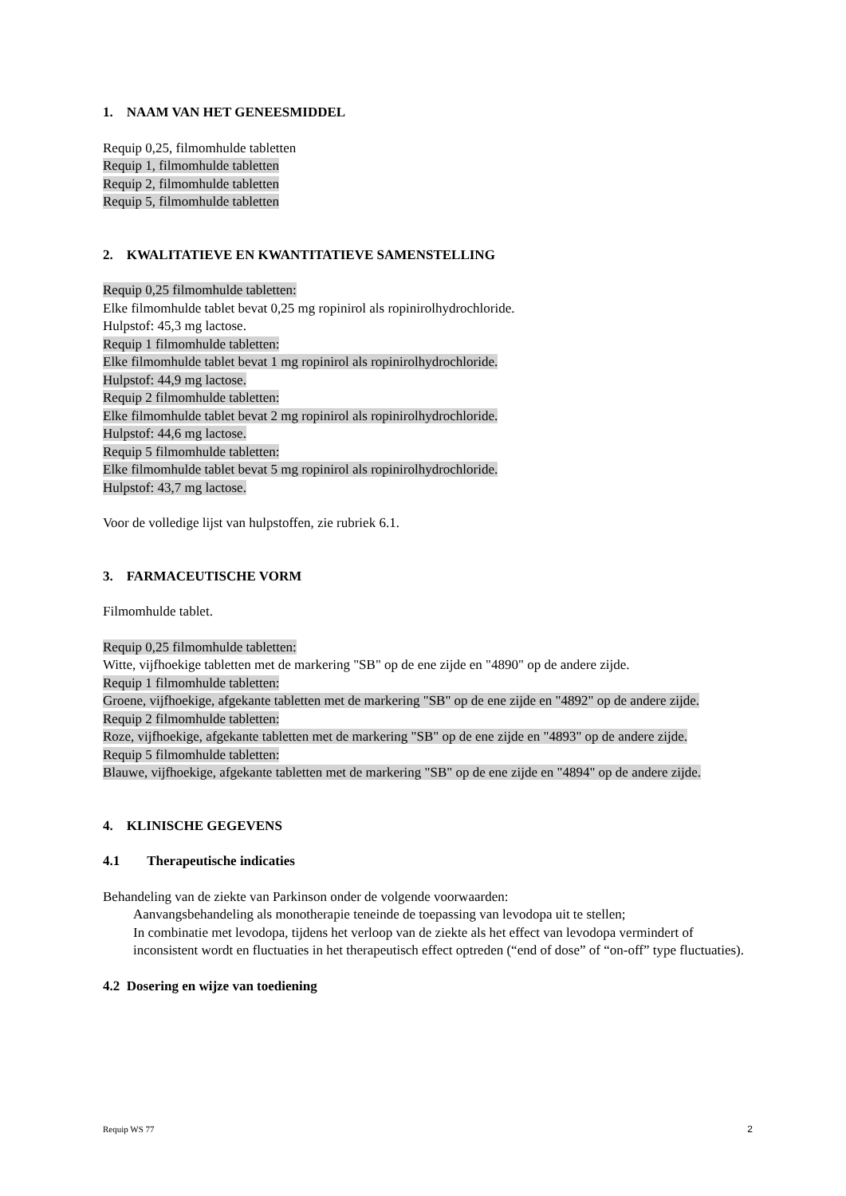1. NAAM VAN HET GENEESMIDDEL
Requip 0,25, filmomhulde tabletten
Requip 1, filmomhulde tabletten
Requip 2, filmomhulde tabletten
Requip 5, filmomhulde tabletten
2. KWALITATIEVE EN KWANTITATIEVE SAMENSTELLING
Requip 0,25 filmomhulde tabletten:
Elke filmomhulde tablet bevat 0,25 mg ropinirol als ropinirolhydrochloride.
Hulpstof: 45,3 mg lactose.
Requip 1 filmomhulde tabletten:
Elke filmomhulde tablet bevat 1 mg ropinirol als ropinirolhydrochloride.
Hulpstof: 44,9 mg lactose.
Requip 2 filmomhulde tabletten:
Elke filmomhulde tablet bevat 2 mg ropinirol als ropinirolhydrochloride.
Hulpstof: 44,6 mg lactose.
Requip 5 filmomhulde tabletten:
Elke filmomhulde tablet bevat 5 mg ropinirol als ropinirolhydrochloride.
Hulpstof: 43,7 mg lactose.
Voor de volledige lijst van hulpstoffen, zie rubriek 6.1.
3. FARMACEUTISCHE VORM
Filmomhulde tablet.
Requip 0,25 filmomhulde tabletten:
Witte, vijfhoekige tabletten met de markering "SB" op de ene zijde en "4890" op de andere zijde.
Requip 1 filmomhulde tabletten:
Groene, vijfhoekige, afgekante tabletten met de markering "SB" op de ene zijde en "4892" op de andere zijde.
Requip 2 filmomhulde tabletten:
Roze, vijfhoekige, afgekante tabletten met de markering "SB" op de ene zijde en "4893" op de andere zijde.
Requip 5 filmomhulde tabletten:
Blauwe, vijfhoekige, afgekante tabletten met de markering "SB" op de ene zijde en "4894" op de andere zijde.
4. KLINISCHE GEGEVENS
4.1 Therapeutische indicaties
Behandeling van de ziekte van Parkinson onder de volgende voorwaarden:
Aanvangsbehandeling als monotherapie teneinde de toepassing van levodopa uit te stellen;
In combinatie met levodopa, tijdens het verloop van de ziekte als het effect van levodopa vermindert of inconsistent wordt en fluctuaties in het therapeutisch effect optreden (“end of dose” of “on-off” type fluctuaties).
4.2 Dosering en wijze van toediening
Requip WS 77 2